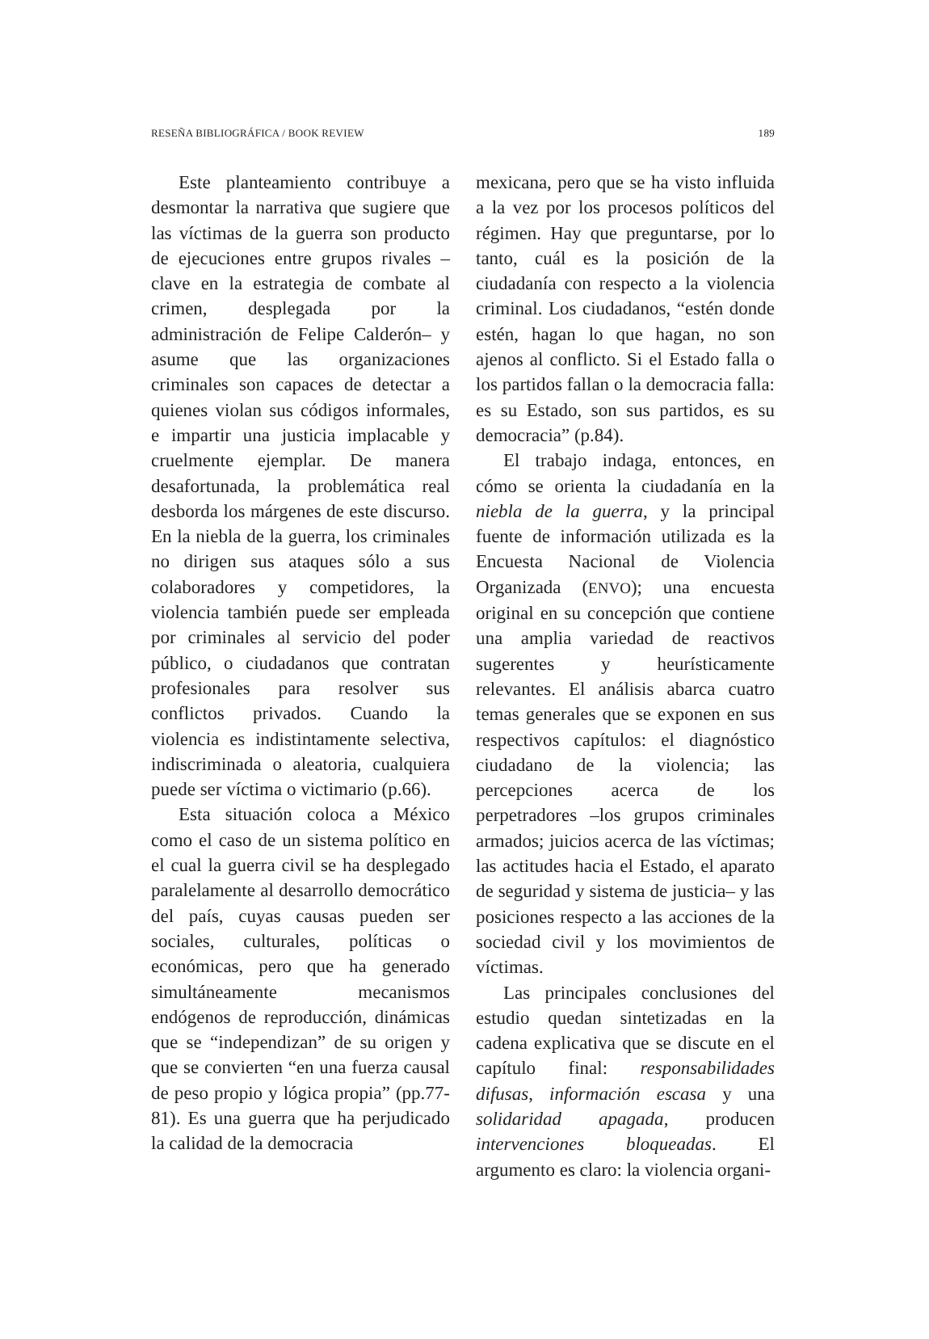RESEÑA BIBLIOGRÁFICA / BOOK REVIEW 189
Este planteamiento contribuye a desmontar la narrativa que sugiere que las víctimas de la guerra son producto de ejecuciones entre grupos rivales –clave en la estrategia de combate al crimen, desplegada por la administración de Felipe Calderón– y asume que las organizaciones criminales son capaces de detectar a quienes violan sus códigos informales, e impartir una justicia implacable y cruelmente ejemplar. De manera desafortunada, la problemática real desborda los márgenes de este discurso. En la niebla de la guerra, los criminales no dirigen sus ataques sólo a sus colaboradores y competidores, la violencia también puede ser empleada por criminales al servicio del poder público, o ciudadanos que contratan profesionales para resolver sus conflictos privados. Cuando la violencia es indistintamente selectiva, indiscriminada o aleatoria, cualquiera puede ser víctima o victimario (p.66).
Esta situación coloca a México como el caso de un sistema político en el cual la guerra civil se ha desplegado paralelamente al desarrollo democrático del país, cuyas causas pueden ser sociales, culturales, políticas o económicas, pero que ha generado simultáneamente mecanismos endógenos de reproducción, dinámicas que se “independizan” de su origen y que se convierten “en una fuerza causal de peso propio y lógica propia” (pp.77-81). Es una guerra que ha perjudicado la calidad de la democracia
mexicana, pero que se ha visto influida a la vez por los procesos políticos del régimen. Hay que preguntarse, por lo tanto, cuál es la posición de la ciudadanía con respecto a la violencia criminal. Los ciudadanos, “estén donde estén, hagan lo que hagan, no son ajenos al conflicto. Si el Estado falla o los partidos fallan o la democracia falla: es su Estado, son sus partidos, es su democracia” (p.84).
El trabajo indaga, entonces, en cómo se orienta la ciudadanía en la niebla de la guerra, y la principal fuente de información utilizada es la Encuesta Nacional de Violencia Organizada (ENVO); una encuesta original en su concepción que contiene una amplia variedad de reactivos sugerentes y heurísticamente relevantes. El análisis abarca cuatro temas generales que se exponen en sus respectivos capítulos: el diagnóstico ciudadano de la violencia; las percepciones acerca de los perpetradores –los grupos criminales armados; juicios acerca de las víctimas; las actitudes hacia el Estado, el aparato de seguridad y sistema de justicia– y las posiciones respecto a las acciones de la sociedad civil y los movimientos de víctimas.
Las principales conclusiones del estudio quedan sintetizadas en la cadena explicativa que se discute en el capítulo final: responsabilidades difusas, información escasa y una solidaridad apagada, producen intervenciones bloqueadas. El argumento es claro: la violencia organi-